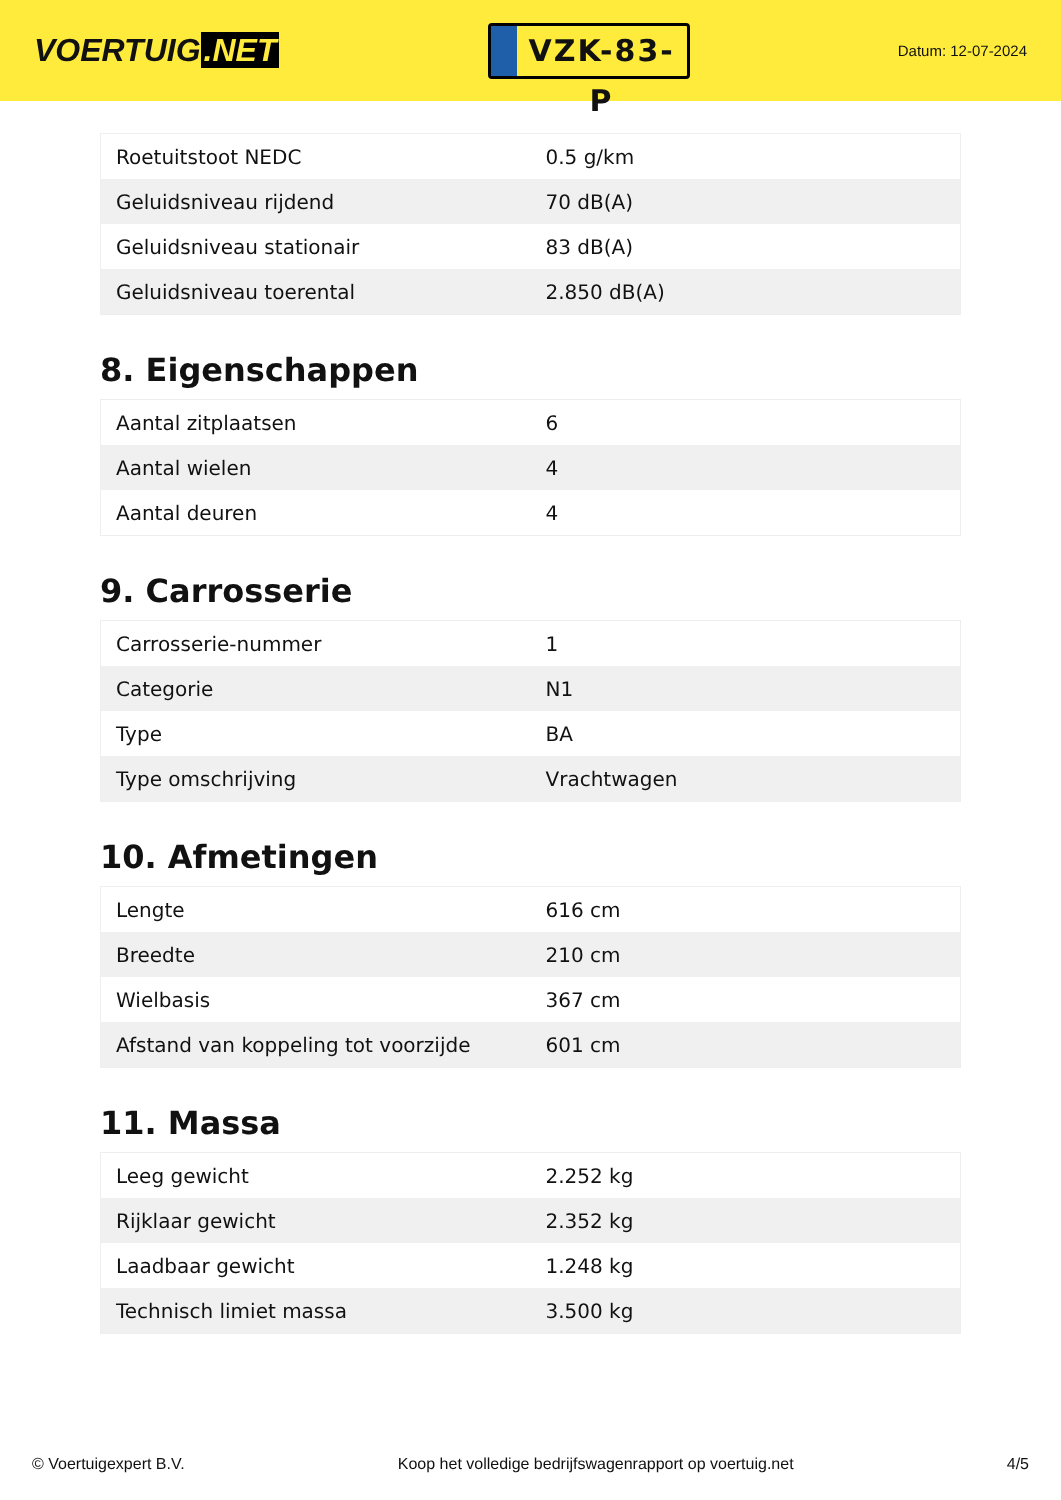VOERTUIG.NET
VZK-83-P
Datum: 12-07-2024
| Roetuitstoot NEDC | 0.5 g/km |
| Geluidsniveau rijdend | 70 dB(A) |
| Geluidsniveau stationair | 83 dB(A) |
| Geluidsniveau toerental | 2.850 dB(A) |
8. Eigenschappen
| Aantal zitplaatsen | 6 |
| Aantal wielen | 4 |
| Aantal deuren | 4 |
9. Carrosserie
| Carrosserie-nummer | 1 |
| Categorie | N1 |
| Type | BA |
| Type omschrijving | Vrachtwagen |
10. Afmetingen
| Lengte | 616 cm |
| Breedte | 210 cm |
| Wielbasis | 367 cm |
| Afstand van koppeling tot voorzijde | 601 cm |
11. Massa
| Leeg gewicht | 2.252 kg |
| Rijklaar gewicht | 2.352 kg |
| Laadbaar gewicht | 1.248 kg |
| Technisch limiet massa | 3.500 kg |
© Voertuigexpert B.V. Koop het volledige bedrijfswagenrapport op voertuig.net 4/5